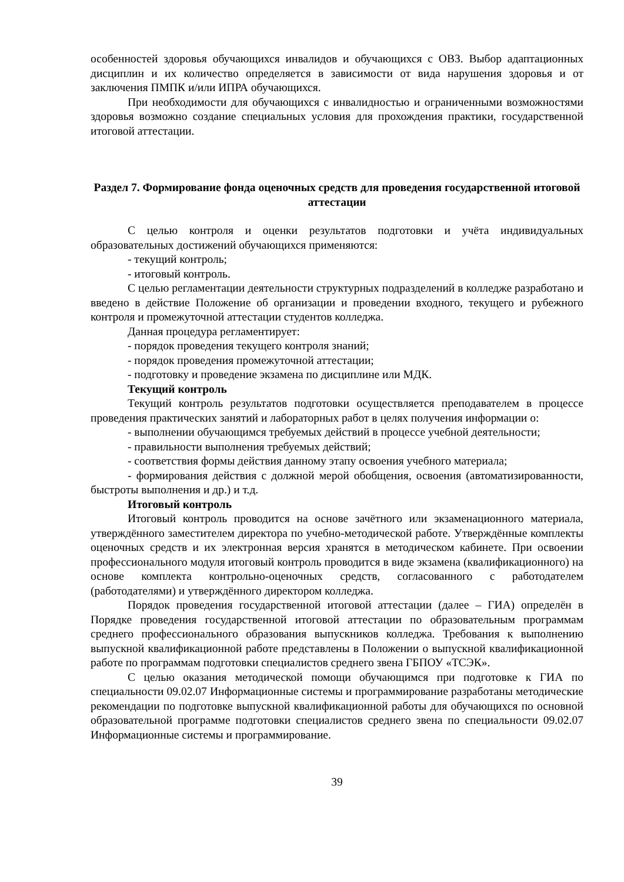особенностей здоровья обучающихся инвалидов и обучающихся с ОВЗ. Выбор адаптационных дисциплин и их количество определяется в зависимости от вида нарушения здоровья и от заключения ПМПК и/или ИПРА обучающихся.
При необходимости для обучающихся с инвалидностью и ограниченными возможностями здоровья возможно создание специальных условия для прохождения практики, государственной итоговой аттестации.
Раздел 7. Формирование фонда оценочных средств для проведения государственной итоговой аттестации
С целью контроля и оценки результатов подготовки и учёта индивидуальных образовательных достижений обучающихся применяются:
- текущий контроль;
- итоговый контроль.
С целью регламентации деятельности структурных подразделений в колледже разработано и введено в действие Положение об организации и проведении входного, текущего и рубежного контроля и промежуточной аттестации студентов колледжа.
Данная процедура регламентирует:
- порядок проведения текущего контроля знаний;
- порядок проведения промежуточной аттестации;
- подготовку и проведение экзамена по дисциплине или МДК.
Текущий контроль
Текущий контроль результатов подготовки осуществляется преподавателем в процессе проведения практических занятий и лабораторных работ в целях получения информации о:
- выполнении обучающимся требуемых действий в процессе учебной деятельности;
- правильности выполнения требуемых действий;
- соответствия формы действия данному этапу освоения учебного материала;
- формирования действия с должной мерой обобщения, освоения (автоматизированности, быстроты выполнения и др.) и т.д.
Итоговый контроль
Итоговый контроль проводится на основе зачётного или экзаменационного материала, утверждённого заместителем директора по учебно-методической работе. Утверждённые комплекты оценочных средств и их электронная версия хранятся в методическом кабинете. При освоении профессионального модуля итоговый контроль проводится в виде экзамена (квалификационного) на основе комплекта контрольно-оценочных средств, согласованного с работодателем (работодателями) и утверждённого директором колледжа.
Порядок проведения государственной итоговой аттестации (далее – ГИА) определён в Порядке проведения государственной итоговой аттестации по образовательным программам среднего профессионального образования выпускников колледжа. Требования к выполнению выпускной квалификационной работе представлены в Положении о выпускной квалификационной работе по программам подготовки специалистов среднего звена ГБПОУ «ТСЭК».
С целью оказания методической помощи обучающимся при подготовке к ГИА по специальности 09.02.07 Информационные системы и программирование разработаны методические рекомендации по подготовке выпускной квалификационной работы для обучающихся по основной образовательной программе подготовки специалистов среднего звена по специальности 09.02.07 Информационные системы и программирование.
39